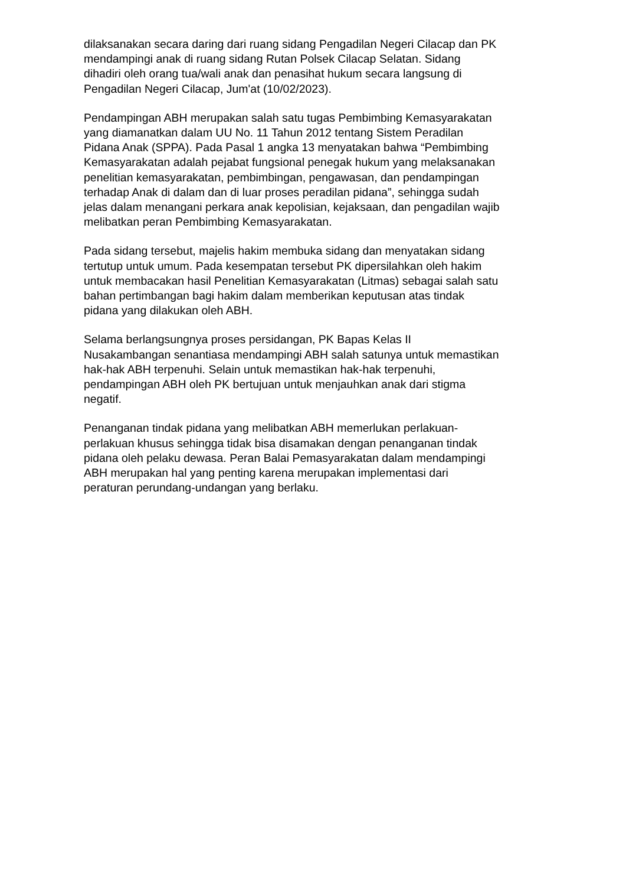dilaksanakan secara daring dari ruang sidang Pengadilan Negeri Cilacap dan PK
mendampingi anak di ruang sidang Rutan Polsek Cilacap Selatan. Sidang
dihadiri oleh orang tua/wali anak dan penasihat hukum secara langsung di
Pengadilan Negeri Cilacap, Jum'at (10/02/2023).
Pendampingan ABH merupakan salah satu tugas Pembimbing Kemasyarakatan
yang diamanatkan dalam UU No. 11 Tahun 2012 tentang Sistem Peradilan
Pidana Anak (SPPA). Pada Pasal 1 angka 13 menyatakan bahwa “Pembimbing
Kemasyarakatan adalah pejabat fungsional penegak hukum yang melaksanakan
penelitian kemasyarakatan, pembimbingan, pengawasan, dan pendampingan
terhadap Anak di dalam dan di luar proses peradilan pidana”, sehingga sudah
jelas dalam menangani perkara anak kepolisian, kejaksaan, dan pengadilan wajib
melibatkan peran Pembimbing Kemasyarakatan.
Pada sidang tersebut, majelis hakim membuka sidang dan menyatakan sidang
tertutup untuk umum. Pada kesempatan tersebut PK dipersilahkan oleh hakim
untuk membacakan hasil Penelitian Kemasyarakatan (Litmas) sebagai salah satu
bahan pertimbangan bagi hakim dalam memberikan keputusan atas tindak
pidana yang dilakukan oleh ABH.
Selama berlangsungnya proses persidangan, PK Bapas Kelas II
Nusakambangan senantiasa mendampingi ABH salah satunya untuk memastikan
hak-hak ABH terpenuhi. Selain untuk memastikan hak-hak terpenuhi,
pendampingan ABH oleh PK bertujuan untuk menjauhkan anak dari stigma
negatif.
Penanganan tindak pidana yang melibatkan ABH memerlukan perlakuan-
perlakuan khusus sehingga tidak bisa disamakan dengan penanganan tindak
pidana oleh pelaku dewasa. Peran Balai Pemasyarakatan dalam mendampingi
ABH merupakan hal yang penting karena merupakan implementasi dari
peraturan perundang-undangan yang berlaku.